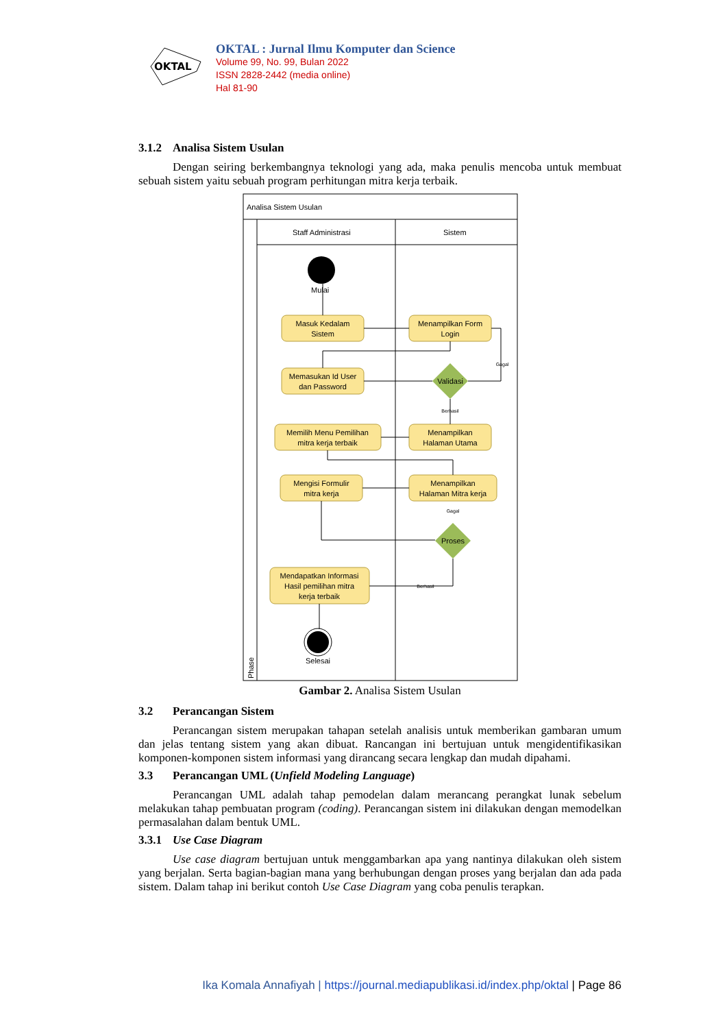OKTAL
OKTAL : Jurnal Ilmu Komputer dan Science
Volume 99, No. 99, Bulan 2022
ISSN 2828-2442 (media online)
Hal 81-90
3.1.2 Analisa Sistem Usulan
Dengan seiring berkembangnya teknologi yang ada, maka penulis mencoba untuk membuat sebuah sistem yaitu sebuah program perhitungan mitra kerja terbaik.
Analisa Sistem Usulan
Staff Administrasi
Sistem
Phase
Mulai
Masuk Kedalam
Sistem
Menampilkan Form
Login
Memasukan Id User
dan Password
Memilih Menu Pemilihan
mitra kerja terbaik
Menampilkan
Halaman Utama
Mengisi Formulir
mitra kerja
Menampilkan
Halaman Mitra kerja
Mendapatkan Informasi
Hasil pemilihan mitra
kerja terbaik
Validasi
Proses
Selesai
Gagal
Berhasil
Gagal
Berhasil
Gambar 2. Analisa Sistem Usulan
3.2 Perancangan Sistem
Perancangan sistem merupakan tahapan setelah analisis untuk memberikan gambaran umum dan jelas tentang sistem yang akan dibuat. Rancangan ini bertujuan untuk mengidentifikasikan komponen-komponen sistem informasi yang dirancang secara lengkap dan mudah dipahami.
3.3 Perancangan UML (Unfield Modeling Language)
Perancangan UML adalah tahap pemodelan dalam merancang perangkat lunak sebelum melakukan tahap pembuatan program (coding). Perancangan sistem ini dilakukan dengan memodelkan permasalahan dalam bentuk UML.
3.3.1 Use Case Diagram
Use case diagram bertujuan untuk menggambarkan apa yang nantinya dilakukan oleh sistem yang berjalan. Serta bagian-bagian mana yang berhubungan dengan proses yang berjalan dan ada pada sistem. Dalam tahap ini berikut contoh Use Case Diagram yang coba penulis terapkan.
Ika Komala Annafiyah | https://journal.mediapublikasi.id/index.php/oktal | Page 86